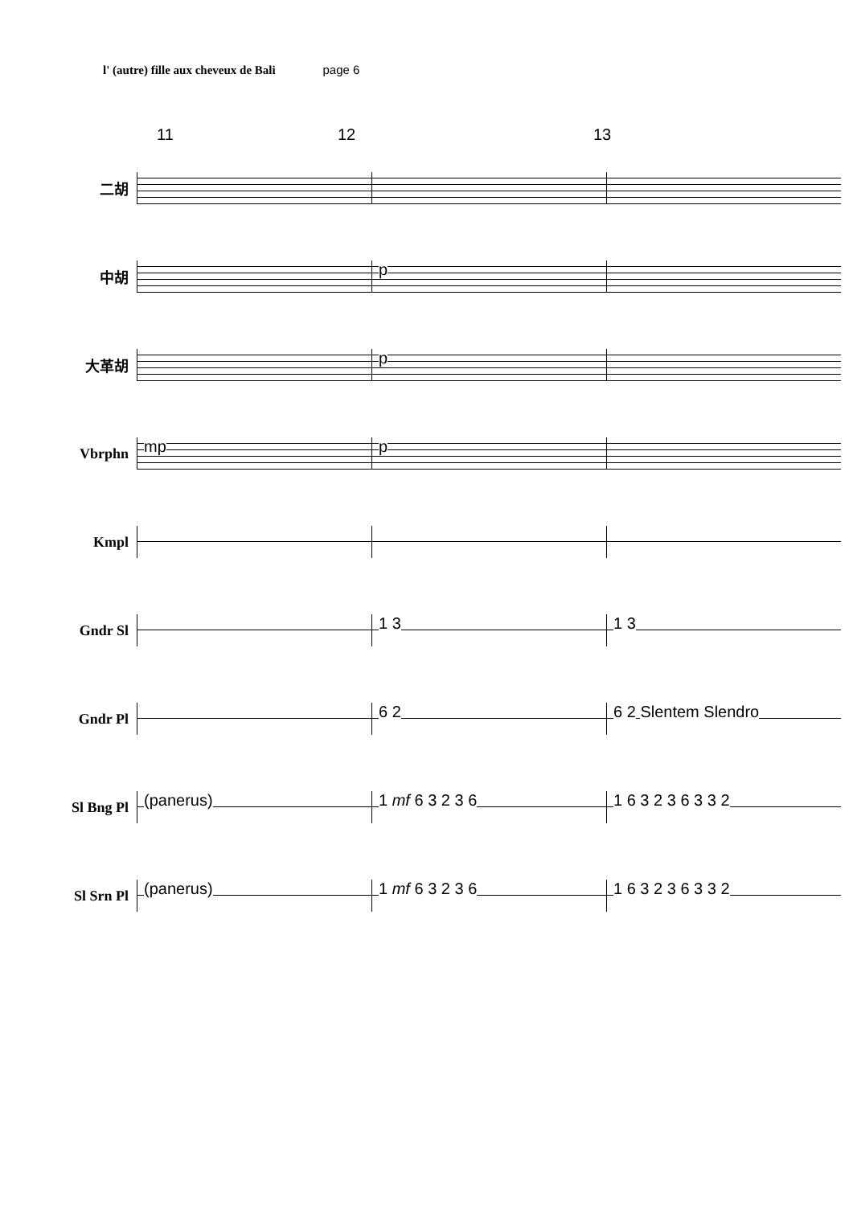l' (autre) fille aux cheveux de Bali page 6
11 12 13
二胡
中胡
p
大革胡
p
Vbrphn
mp p
Kmpl
Gndr Sl
1 3 1 3
Gndr Pl
6 2 6 2 Slentem Slendro
Sl Bng Pl
(panerus) 1 mf 6 3 2 3 6 1 6 3 2 3 6 3 3 2
Sl Srn Pl
(panerus) 1 mf 6 3 2 3 6 1 6 3 2 3 6 3 3 2